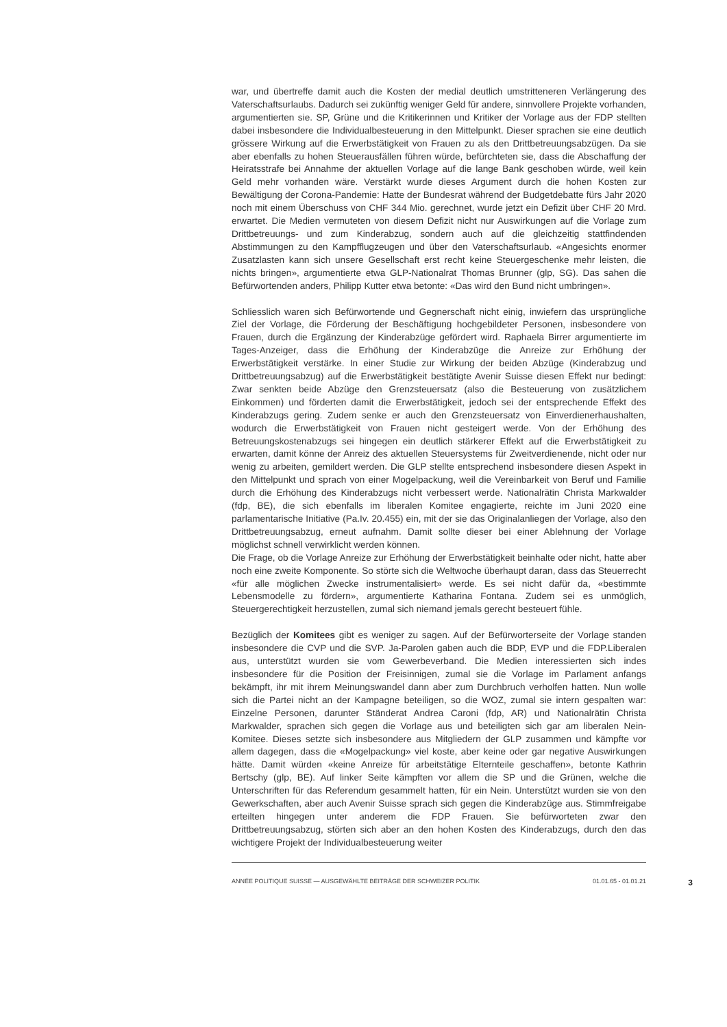war, und übertreffe damit auch die Kosten der medial deutlich umstritteneren Verlängerung des Vaterschaftsurlaubs. Dadurch sei zukünftig weniger Geld für andere, sinnvollere Projekte vorhanden, argumentierten sie. SP, Grüne und die Kritikerinnen und Kritiker der Vorlage aus der FDP stellten dabei insbesondere die Individualbesteuerung in den Mittelpunkt. Dieser sprachen sie eine deutlich grössere Wirkung auf die Erwerbstätigkeit von Frauen zu als den Drittbetreuungsabzügen. Da sie aber ebenfalls zu hohen Steuerausfällen führen würde, befürchteten sie, dass die Abschaffung der Heiratsstrafe bei Annahme der aktuellen Vorlage auf die lange Bank geschoben würde, weil kein Geld mehr vorhanden wäre. Verstärkt wurde dieses Argument durch die hohen Kosten zur Bewältigung der Corona-Pandemie: Hatte der Bundesrat während der Budgetdebatte fürs Jahr 2020 noch mit einem Überschuss von CHF 344 Mio. gerechnet, wurde jetzt ein Defizit über CHF 20 Mrd. erwartet. Die Medien vermuteten von diesem Defizit nicht nur Auswirkungen auf die Vorlage zum Drittbetreuungs- und zum Kinderabzug, sondern auch auf die gleichzeitig stattfindenden Abstimmungen zu den Kampfflugzeugen und über den Vaterschaftsurlaub. «Angesichts enormer Zusatzlasten kann sich unsere Gesellschaft erst recht keine Steuergeschenke mehr leisten, die nichts bringen», argumentierte etwa GLP-Nationalrat Thomas Brunner (glp, SG). Das sahen die Befürwortenden anders, Philipp Kutter etwa betonte: «Das wird den Bund nicht umbringen».
Schliesslich waren sich Befürwortende und Gegnerschaft nicht einig, inwiefern das ursprüngliche Ziel der Vorlage, die Förderung der Beschäftigung hochgebildeter Personen, insbesondere von Frauen, durch die Ergänzung der Kinderabzüge gefördert wird. Raphaela Birrer argumentierte im Tages-Anzeiger, dass die Erhöhung der Kinderabzüge die Anreize zur Erhöhung der Erwerbstätigkeit verstärke. In einer Studie zur Wirkung der beiden Abzüge (Kinderabzug und Drittbetreuungsabzug) auf die Erwerbstätigkeit bestätigte Avenir Suisse diesen Effekt nur bedingt: Zwar senkten beide Abzüge den Grenzsteuersatz (also die Besteuerung von zusätzlichem Einkommen) und förderten damit die Erwerbstätigkeit, jedoch sei der entsprechende Effekt des Kinderabzugs gering. Zudem senke er auch den Grenzsteuersatz von Einverdienerhaushalten, wodurch die Erwerbstätigkeit von Frauen nicht gesteigert werde. Von der Erhöhung des Betreuungskostenabzugs sei hingegen ein deutlich stärkerer Effekt auf die Erwerbstätigkeit zu erwarten, damit könne der Anreiz des aktuellen Steuersystems für Zweitverdienende, nicht oder nur wenig zu arbeiten, gemildert werden. Die GLP stellte entsprechend insbesondere diesen Aspekt in den Mittelpunkt und sprach von einer Mogelpackung, weil die Vereinbarkeit von Beruf und Familie durch die Erhöhung des Kinderabzugs nicht verbessert werde. Nationalrätin Christa Markwalder (fdp, BE), die sich ebenfalls im liberalen Komitee engagierte, reichte im Juni 2020 eine parlamentarische Initiative (Pa.Iv. 20.455) ein, mit der sie das Originalanliegen der Vorlage, also den Drittbetreuungsabzug, erneut aufnahm. Damit sollte dieser bei einer Ablehnung der Vorlage möglichst schnell verwirklicht werden können.
Die Frage, ob die Vorlage Anreize zur Erhöhung der Erwerbstätigkeit beinhalte oder nicht, hatte aber noch eine zweite Komponente. So störte sich die Weltwoche überhaupt daran, dass das Steuerrecht «für alle möglichen Zwecke instrumentalisiert» werde. Es sei nicht dafür da, «bestimmte Lebensmodelle zu fördern», argumentierte Katharina Fontana. Zudem sei es unmöglich, Steuergerechtigkeit herzustellen, zumal sich niemand jemals gerecht besteuert fühle.
Bezüglich der Komitees gibt es weniger zu sagen. Auf der Befürworterseite der Vorlage standen insbesondere die CVP und die SVP. Ja-Parolen gaben auch die BDP, EVP und die FDP.Liberalen aus, unterstützt wurden sie vom Gewerbeverband. Die Medien interessierten sich indes insbesondere für die Position der Freisinnigen, zumal sie die Vorlage im Parlament anfangs bekämpft, ihr mit ihrem Meinungswandel dann aber zum Durchbruch verholfen hatten. Nun wolle sich die Partei nicht an der Kampagne beteiligen, so die WOZ, zumal sie intern gespalten war: Einzelne Personen, darunter Ständerat Andrea Caroni (fdp, AR) und Nationalrätin Christa Markwalder, sprachen sich gegen die Vorlage aus und beteiligten sich gar am liberalen Nein-Komitee. Dieses setzte sich insbesondere aus Mitgliedern der GLP zusammen und kämpfte vor allem dagegen, dass die «Mogelpackung» viel koste, aber keine oder gar negative Auswirkungen hätte. Damit würden «keine Anreize für arbeitstätige Elternteile geschaffen», betonte Kathrin Bertschy (glp, BE). Auf linker Seite kämpften vor allem die SP und die Grünen, welche die Unterschriften für das Referendum gesammelt hatten, für ein Nein. Unterstützt wurden sie von den Gewerkschaften, aber auch Avenir Suisse sprach sich gegen die Kinderabzüge aus. Stimmfreigabe erteilten hingegen unter anderem die FDP Frauen. Sie befürworteten zwar den Drittbetreuungsabzug, störten sich aber an den hohen Kosten des Kinderabzugs, durch den das wichtigere Projekt der Individualbesteuerung weiter
ANNÉE POLITIQUE SUISSE — AUSGEWÄHLTE BEITRÄGE DER SCHWEIZER POLITIK 01.01.65 - 01.01.21 3